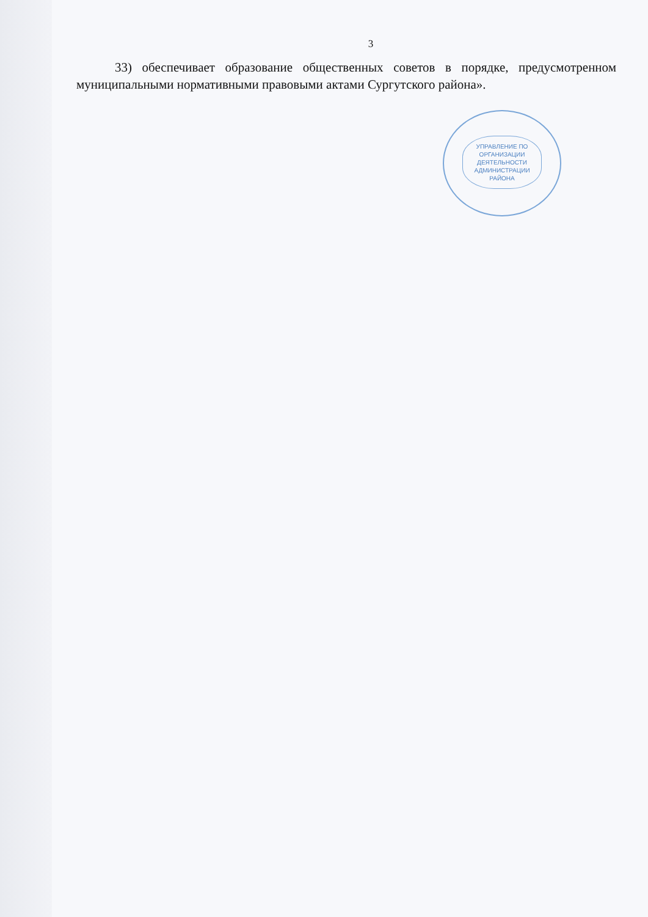3
33) обеспечивает образование общественных советов в порядке, предусмотренном муниципальными нормативными правовыми актами Сургутского района».
УПРАВЛЕНИЕ ПО ОРГАНИЗАЦИИ ДЕЯТЕЛЬНОСТИ АДМИНИСТРАЦИИ РАЙОНА